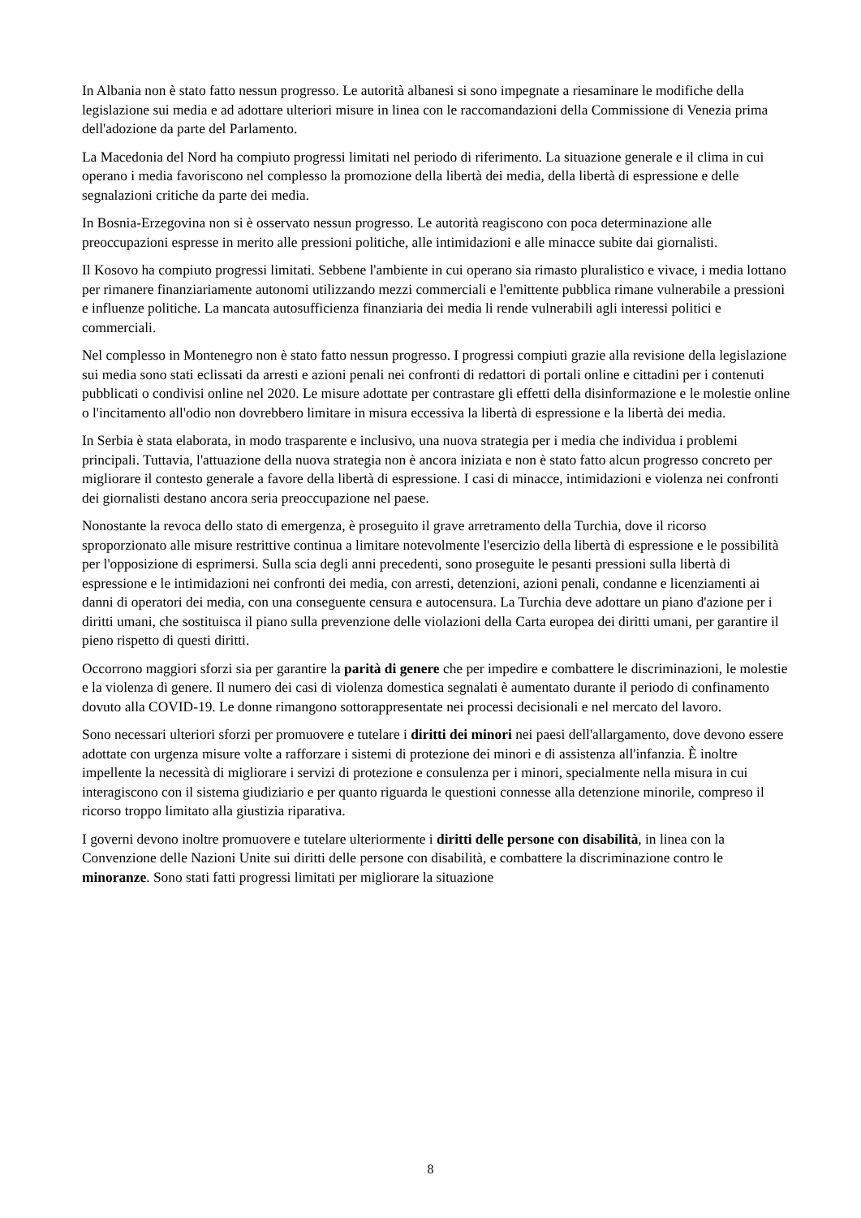In Albania non è stato fatto nessun progresso. Le autorità albanesi si sono impegnate a riesaminare le modifiche della legislazione sui media e ad adottare ulteriori misure in linea con le raccomandazioni della Commissione di Venezia prima dell'adozione da parte del Parlamento.
La Macedonia del Nord ha compiuto progressi limitati nel periodo di riferimento. La situazione generale e il clima in cui operano i media favoriscono nel complesso la promozione della libertà dei media, della libertà di espressione e delle segnalazioni critiche da parte dei media.
In Bosnia-Erzegovina non si è osservato nessun progresso. Le autorità reagiscono con poca determinazione alle preoccupazioni espresse in merito alle pressioni politiche, alle intimidazioni e alle minacce subite dai giornalisti.
Il Kosovo ha compiuto progressi limitati. Sebbene l'ambiente in cui operano sia rimasto pluralistico e vivace, i media lottano per rimanere finanziariamente autonomi utilizzando mezzi commerciali e l'emittente pubblica rimane vulnerabile a pressioni e influenze politiche. La mancata autosufficienza finanziaria dei media li rende vulnerabili agli interessi politici e commerciali.
Nel complesso in Montenegro non è stato fatto nessun progresso. I progressi compiuti grazie alla revisione della legislazione sui media sono stati eclissati da arresti e azioni penali nei confronti di redattori di portali online e cittadini per i contenuti pubblicati o condivisi online nel 2020. Le misure adottate per contrastare gli effetti della disinformazione e le molestie online o l'incitamento all'odio non dovrebbero limitare in misura eccessiva la libertà di espressione e la libertà dei media.
In Serbia è stata elaborata, in modo trasparente e inclusivo, una nuova strategia per i media che individua i problemi principali. Tuttavia, l'attuazione della nuova strategia non è ancora iniziata e non è stato fatto alcun progresso concreto per migliorare il contesto generale a favore della libertà di espressione. I casi di minacce, intimidazioni e violenza nei confronti dei giornalisti destano ancora seria preoccupazione nel paese.
Nonostante la revoca dello stato di emergenza, è proseguito il grave arretramento della Turchia, dove il ricorso sproporzionato alle misure restrittive continua a limitare notevolmente l'esercizio della libertà di espressione e le possibilità per l'opposizione di esprimersi. Sulla scia degli anni precedenti, sono proseguite le pesanti pressioni sulla libertà di espressione e le intimidazioni nei confronti dei media, con arresti, detenzioni, azioni penali, condanne e licenziamenti ai danni di operatori dei media, con una conseguente censura e autocensura. La Turchia deve adottare un piano d'azione per i diritti umani, che sostituisca il piano sulla prevenzione delle violazioni della Carta europea dei diritti umani, per garantire il pieno rispetto di questi diritti.
Occorrono maggiori sforzi sia per garantire la parità di genere che per impedire e combattere le discriminazioni, le molestie e la violenza di genere. Il numero dei casi di violenza domestica segnalati è aumentato durante il periodo di confinamento dovuto alla COVID-19. Le donne rimangono sottorappresentate nei processi decisionali e nel mercato del lavoro.
Sono necessari ulteriori sforzi per promuovere e tutelare i diritti dei minori nei paesi dell'allargamento, dove devono essere adottate con urgenza misure volte a rafforzare i sistemi di protezione dei minori e di assistenza all'infanzia. È inoltre impellente la necessità di migliorare i servizi di protezione e consulenza per i minori, specialmente nella misura in cui interagiscono con il sistema giudiziario e per quanto riguarda le questioni connesse alla detenzione minorile, compreso il ricorso troppo limitato alla giustizia riparativa.
I governi devono inoltre promuovere e tutelare ulteriormente i diritti delle persone con disabilità, in linea con la Convenzione delle Nazioni Unite sui diritti delle persone con disabilità, e combattere la discriminazione contro le minoranze. Sono stati fatti progressi limitati per migliorare la situazione
8